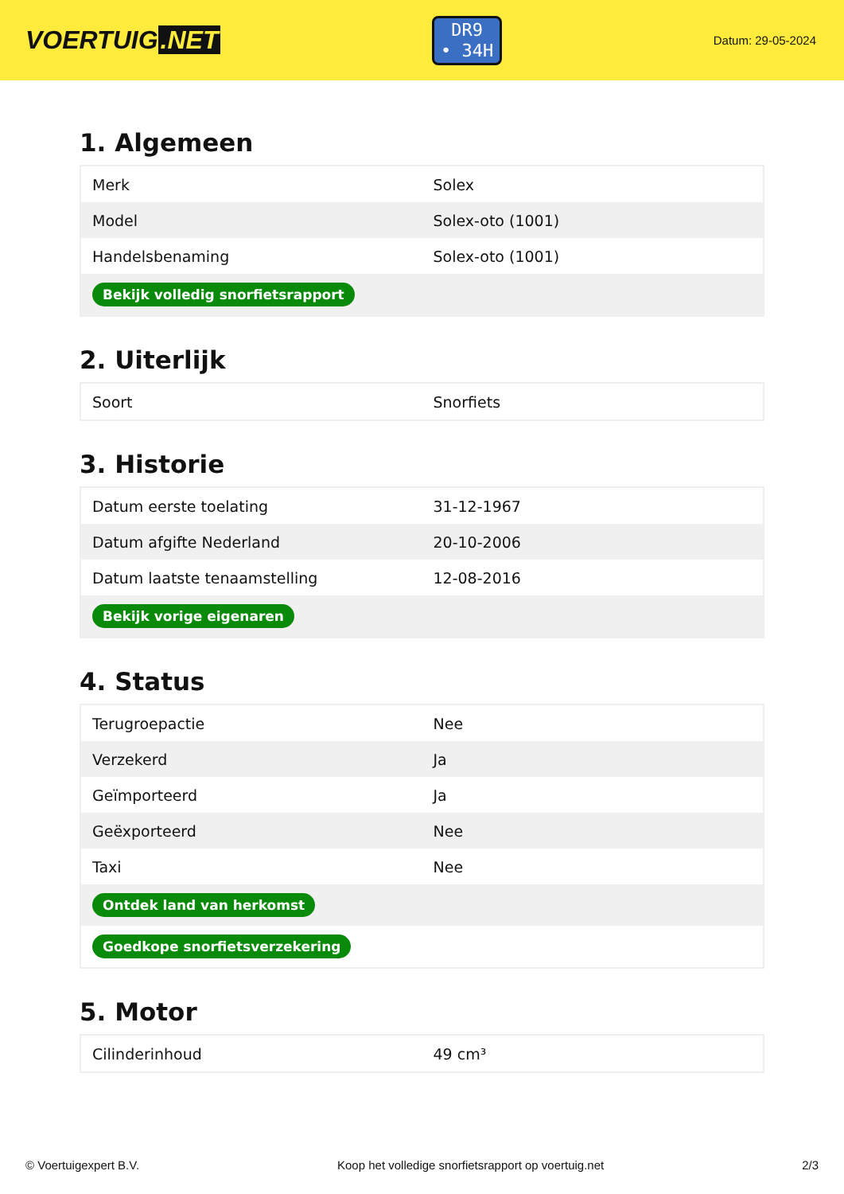VOERTUIG.NET
DR9
• 34H
Datum: 29-05-2024
1. Algemeen
| Merk | Solex |
| Model | Solex-oto (1001) |
| Handelsbenaming | Solex-oto (1001) |
| Bekijk volledig snorfietsrapport | |
2. Uiterlijk
| Soort | Snorfiets |
3. Historie
| Datum eerste toelating | 31-12-1967 |
| Datum afgifte Nederland | 20-10-2006 |
| Datum laatste tenaamstelling | 12-08-2016 |
| Bekijk vorige eigenaren | |
4. Status
| Terugroepactie | Nee |
| Verzekerd | Ja |
| Geïmporteerd | Ja |
| Geëxporteerd | Nee |
| Taxi | Nee |
| Ontdek land van herkomst | |
| Goedkope snorfietsverzekering | |
5. Motor
| Cilinderinhoud | 49 cm³ |
© Voertuigexpert B.V. Koop het volledige snorfietsrapport op voertuig.net 2/3